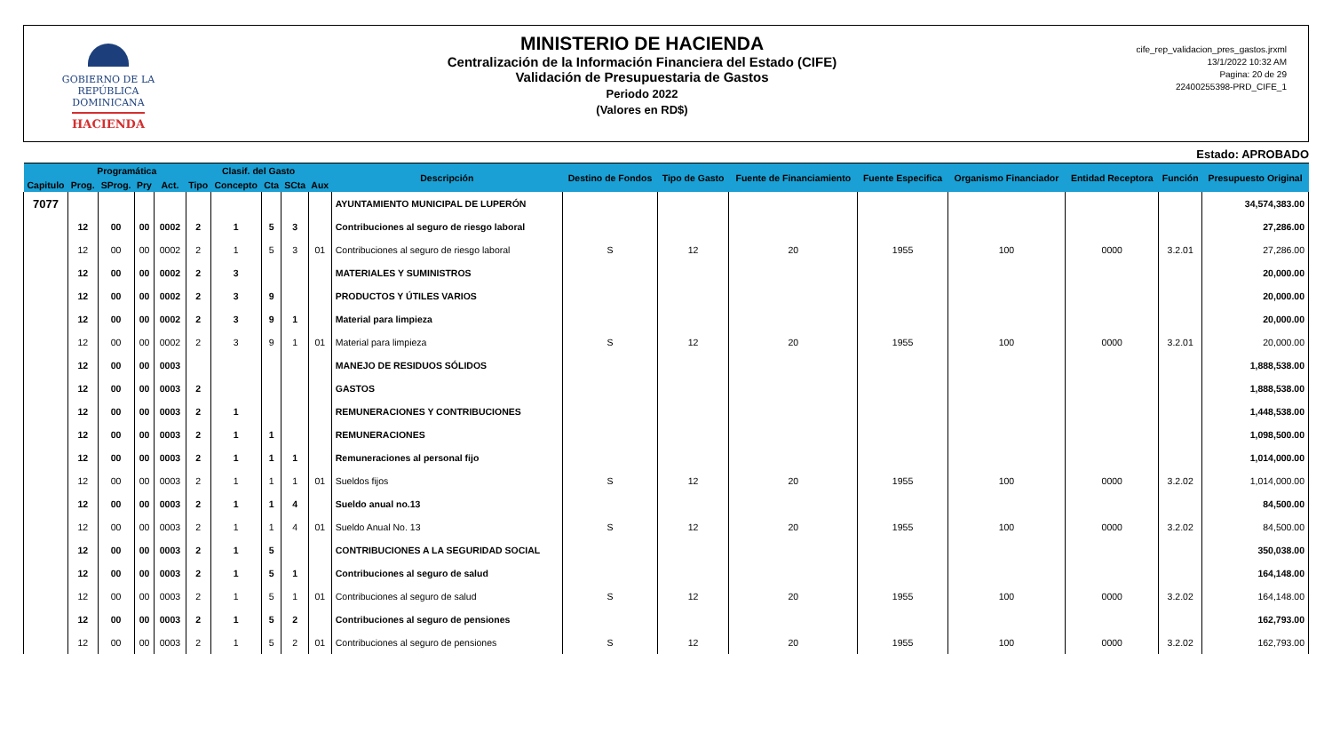GOBIERNO DE LA
REPÚBLICA
DOMINICANA
HACIENDA
MINISTERIO DE HACIENDA
Centralización de la Información Financiera del Estado (CIFE)
Validación de Presupuestaria de Gastos
Periodo 2022
(Valores en RD$)
cife_rep_validacion_pres_gastos.jrxml
13/1/2022 10:32 AM
Pagina: 20 de 29
22400255398-PRD_CIFE_1
Estado: APROBADO
| | Programática | | | | Clasif. del Gasto | | | | | Descripción | Destino de Fondos | Tipo de Gasto | Fuente de Financiamiento | Fuente Especifica | Organismo Financiador | Entidad Receptora | Función | Presupuesto Original |
| --- | --- | --- | --- | --- | --- | --- | --- | --- | --- | --- | --- | --- | --- | --- | --- | --- | --- | --- |
| Capitulo | Prog. | SProg. | Pry | Act. | Tipo | Concepto | Cta | SCta | Aux | | | | | | | | | |
| 7077 | | | | | | | | | | AYUNTAMIENTO MUNICIPAL DE LUPERÓN | | | | | | | | 34,574,383.00 |
| | 12 | 00 | 00 | 0002 | 2 | 1 | 5 | 3 | | Contribuciones al seguro de riesgo laboral | | | | | | | | 27,286.00 |
| | 12 | 00 | 00 | 0002 | 2 | 1 | 5 | 3 | 01 | Contribuciones al seguro de riesgo laboral | S | 12 | 20 | 1955 | 100 | 0000 | 3.2.01 | 27,286.00 |
| | 12 | 00 | 00 | 0002 | 2 | 3 | | | | MATERIALES Y SUMINISTROS | | | | | | | | 20,000.00 |
| | 12 | 00 | 00 | 0002 | 2 | 3 | 9 | | | PRODUCTOS Y ÚTILES VARIOS | | | | | | | | 20,000.00 |
| | 12 | 00 | 00 | 0002 | 2 | 3 | 9 | 1 | | Material para limpieza | | | | | | | | 20,000.00 |
| | 12 | 00 | 00 | 0002 | 2 | 3 | 9 | 1 | 01 | Material para limpieza | S | 12 | 20 | 1955 | 100 | 0000 | 3.2.01 | 20,000.00 |
| | 12 | 00 | 00 | 0003 | | | | | | MANEJO DE RESIDUOS SÓLIDOS | | | | | | | | 1,888,538.00 |
| | 12 | 00 | 00 | 0003 | 2 | | | | | GASTOS | | | | | | | | 1,888,538.00 |
| | 12 | 00 | 00 | 0003 | 2 | 1 | | | | REMUNERACIONES Y CONTRIBUCIONES | | | | | | | | 1,448,538.00 |
| | 12 | 00 | 00 | 0003 | 2 | 1 | 1 | | | REMUNERACIONES | | | | | | | | 1,098,500.00 |
| | 12 | 00 | 00 | 0003 | 2 | 1 | 1 | 1 | | Remuneraciones al personal fijo | | | | | | | | 1,014,000.00 |
| | 12 | 00 | 00 | 0003 | 2 | 1 | 1 | 1 | 01 | Sueldos fijos | S | 12 | 20 | 1955 | 100 | 0000 | 3.2.02 | 1,014,000.00 |
| | 12 | 00 | 00 | 0003 | 2 | 1 | 1 | 4 | | Sueldo anual no.13 | | | | | | | | 84,500.00 |
| | 12 | 00 | 00 | 0003 | 2 | 1 | 1 | 4 | 01 | Sueldo Anual No. 13 | S | 12 | 20 | 1955 | 100 | 0000 | 3.2.02 | 84,500.00 |
| | 12 | 00 | 00 | 0003 | 2 | 1 | 5 | | | CONTRIBUCIONES A LA SEGURIDAD SOCIAL | | | | | | | | 350,038.00 |
| | 12 | 00 | 00 | 0003 | 2 | 1 | 5 | 1 | | Contribuciones al seguro de salud | | | | | | | | 164,148.00 |
| | 12 | 00 | 00 | 0003 | 2 | 1 | 5 | 1 | 01 | Contribuciones al seguro de salud | S | 12 | 20 | 1955 | 100 | 0000 | 3.2.02 | 164,148.00 |
| | 12 | 00 | 00 | 0003 | 2 | 1 | 5 | 2 | | Contribuciones al seguro de pensiones | | | | | | | | 162,793.00 |
| | 12 | 00 | 00 | 0003 | 2 | 1 | 5 | 2 | 01 | Contribuciones al seguro de pensiones | S | 12 | 20 | 1955 | 100 | 0000 | 3.2.02 | 162,793.00 |